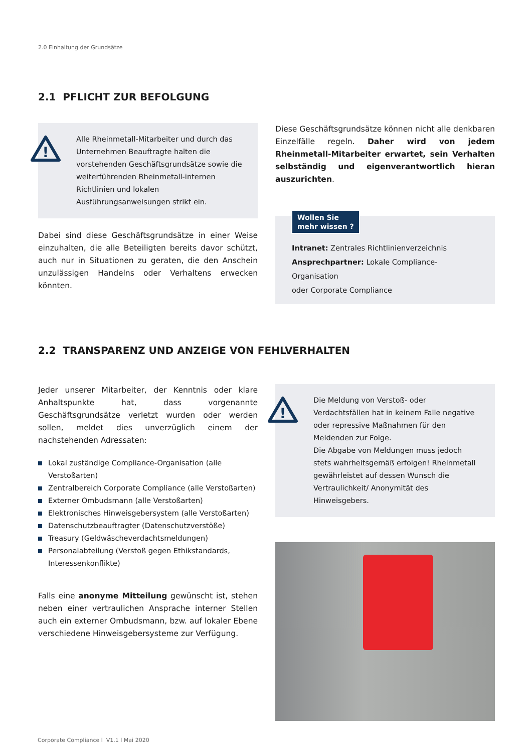2.0 Einhaltung der Grundsätze
2.1 PFLICHT ZUR BEFOLGUNG
!
Alle Rheinmetall-Mitarbeiter und durch das Unternehmen Beauftragte halten die vorstehenden Geschäftsgrundsätze sowie die weiterführenden Rheinmetall-internen Richtlinien und lokalen Ausführungsanweisungen strikt ein.
Dabei sind diese Geschäftsgrundsätze in einer Weise einzuhalten, die alle Beteiligten bereits davor schützt, auch nur in Situationen zu geraten, die den Anschein unzulässigen Handelns oder Verhaltens erwecken könnten.
Diese Geschäftsgrundsätze können nicht alle denkbaren Einzelfälle regeln. Daher wird von jedem Rheinmetall-Mitarbeiter erwartet, sein Verhalten selbständig und eigenverantwortlich hieran auszurichten.
Wollen Sie
mehr wissen ?
Intranet: Zentrales Richtlinienverzeichnis
Ansprechpartner: Lokale Compliance-Organisation
oder Corporate Compliance
2.2 TRANSPARENZ UND ANZEIGE VON FEHLVERHALTEN
Jeder unserer Mitarbeiter, der Kenntnis oder klare Anhaltspunkte hat, dass vorgenannte Geschäftsgrundsätze verletzt wurden oder werden sollen, meldet dies unverzüglich einem der nachstehenden Adressaten:
Lokal zuständige Compliance-Organisation (alle Verstoßarten)
Zentralbereich Corporate Compliance (alle Verstoßarten)
Externer Ombudsmann (alle Verstoßarten)
Elektronisches Hinweisgebersystem (alle Verstoßarten)
Datenschutzbeauftragter (Datenschutzverstöße)
Treasury (Geldwäscheverdachtsmeldungen)
Personalabteilung (Verstoß gegen Ethikstandards, Interessenkonflikte)
Falls eine anonyme Mitteilung gewünscht ist, stehen neben einer vertraulichen Ansprache interner Stellen auch ein externer Ombudsmann, bzw. auf lokaler Ebene verschiedene Hinweisgebersysteme zur Verfügung.
!
Die Meldung von Verstoß- oder Verdachtsfällen hat in keinem Falle negative oder repressive Maßnahmen für den Meldenden zur Folge.
Die Abgabe von Meldungen muss jedoch stets wahrheitsgemäß erfolgen! Rheinmetall gewährleistet auf dessen Wunsch die Vertraulichkeit/ Anonymität des Hinweisgebers.
Corporate Compliance l V1.1 l Mai 2020